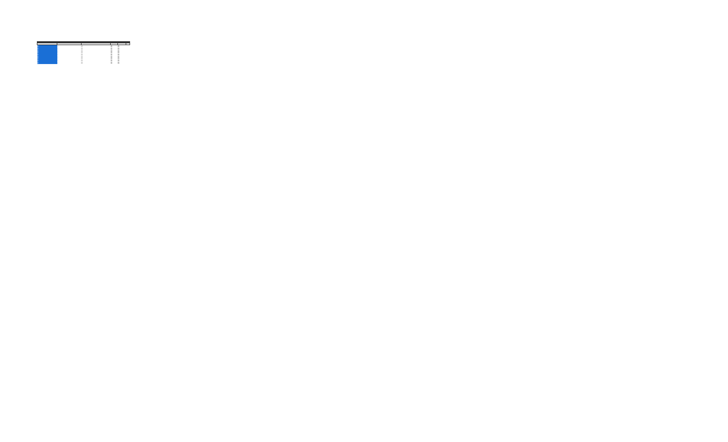| link | url | text | date | date | |
| link | url | text | date | date | |
| link | url | text | date | date | |
| link | url | text | date | date | |
| link | url | text | date | date | |
| link | url | text | date | date | |
| link | url | text | date | date | |
| link | url | text | date | date | |
| link | url | text | date | date | |
| link | url | text | date | date | |
| link | url | text | date | date | |
| link | url | text | date | date | |
| link | url | text | date | date | |
| link | url | text | date | date | |
| link | url | text | date | date | |
| link | url | text | date | date | |